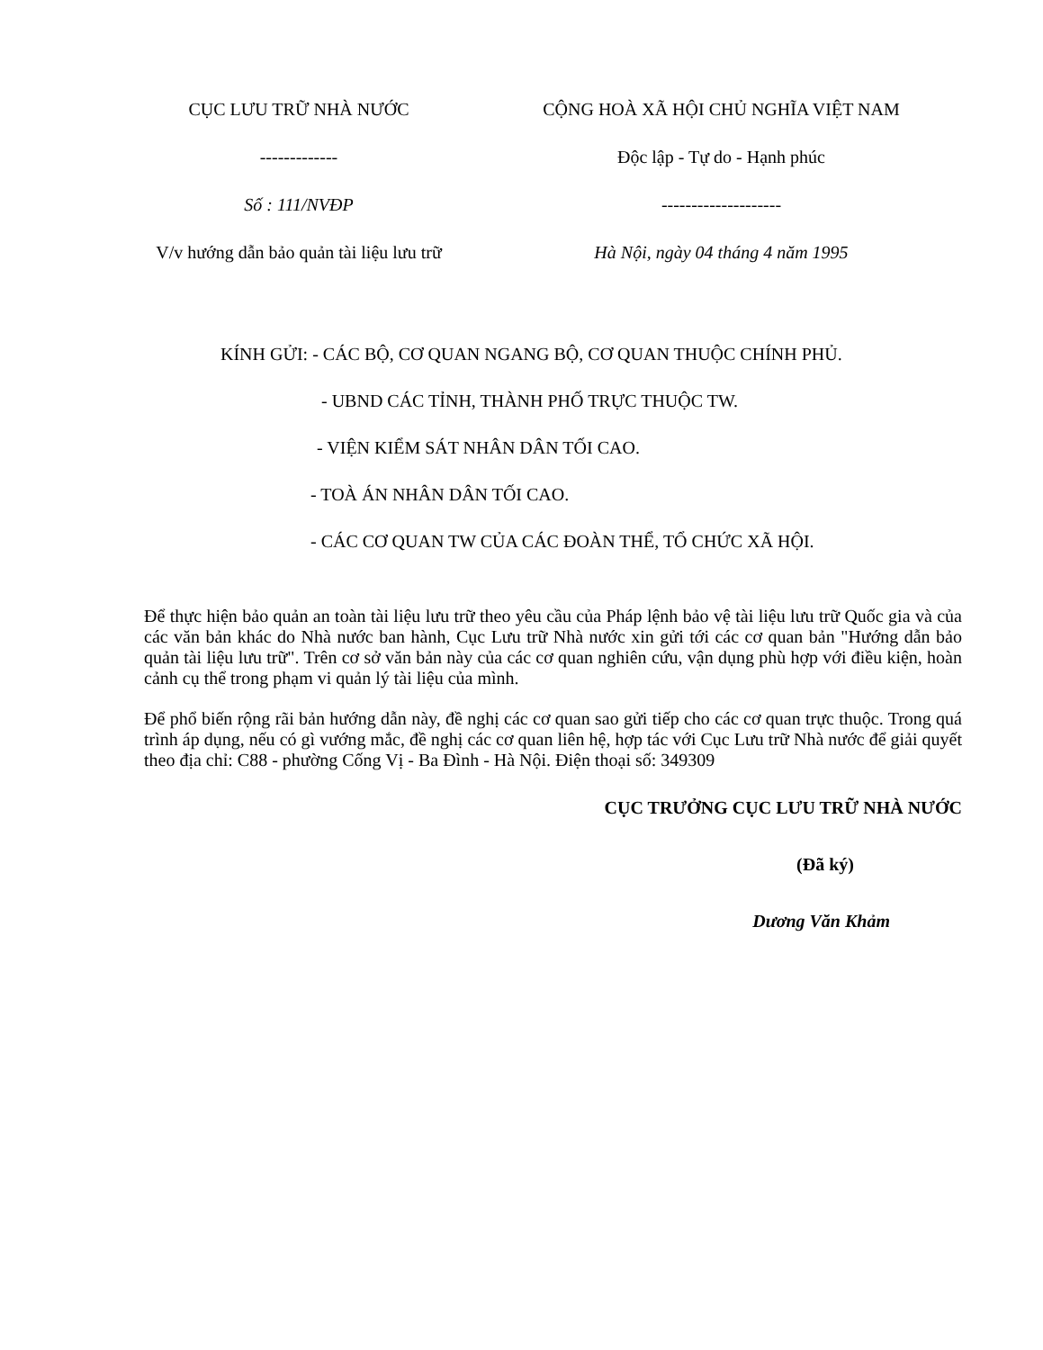CỤC LƯU TRỮ NHÀ NƯỚC
-------------
Số : 111/NVĐP
V/v hướng dẫn bảo quản tài liệu lưu trữ
CỘNG HOÀ XÃ HỘI CHỦ NGHĨA VIỆT NAM
Độc lập - Tự do - Hạnh phúc
--------------------
Hà Nội, ngày 04 tháng 4 năm 1995
KÍNH GỬI: - CÁC BỘ, CƠ QUAN NGANG BỘ, CƠ QUAN THUỘC CHÍNH PHỦ.
- UBND CÁC TỈNH, THÀNH PHỐ TRỰC THUỘC TW.
- VIỆN KIỂM SÁT NHÂN DÂN TỐI CAO.
- TOÀ ÁN NHÂN DÂN TỐI CAO.
- CÁC CƠ QUAN TW CỦA CÁC ĐOÀN THỂ, TỔ CHỨC XÃ HỘI.
Để thực hiện bảo quản an toàn tài liệu lưu trữ theo yêu cầu của Pháp lệnh bảo vệ tài liệu lưu trữ Quốc gia và của các văn bản khác do Nhà nước ban hành, Cục Lưu trữ Nhà nước xin gửi tới các cơ quan bản "Hướng dẫn bảo quản tài liệu lưu trữ". Trên cơ sở văn bản này của các cơ quan nghiên cứu, vận dụng phù hợp với điều kiện, hoàn cảnh cụ thể trong phạm vi quản lý tài liệu của mình.
Để phổ biến rộng rãi bản hướng dẫn này, đề nghị các cơ quan sao gửi tiếp cho các cơ quan trực thuộc. Trong quá trình áp dụng, nếu có gì vướng mắc, đề nghị các cơ quan liên hệ, hợp tác với Cục Lưu trữ Nhà nước để giải quyết theo địa chỉ: C88 - phường Cống Vị - Ba Đình - Hà Nội. Điện thoại số: 349309
CỤC TRƯỞNG CỤC LƯU TRỮ NHÀ NƯỚC
(Đã ký)
Dương Văn Khảm